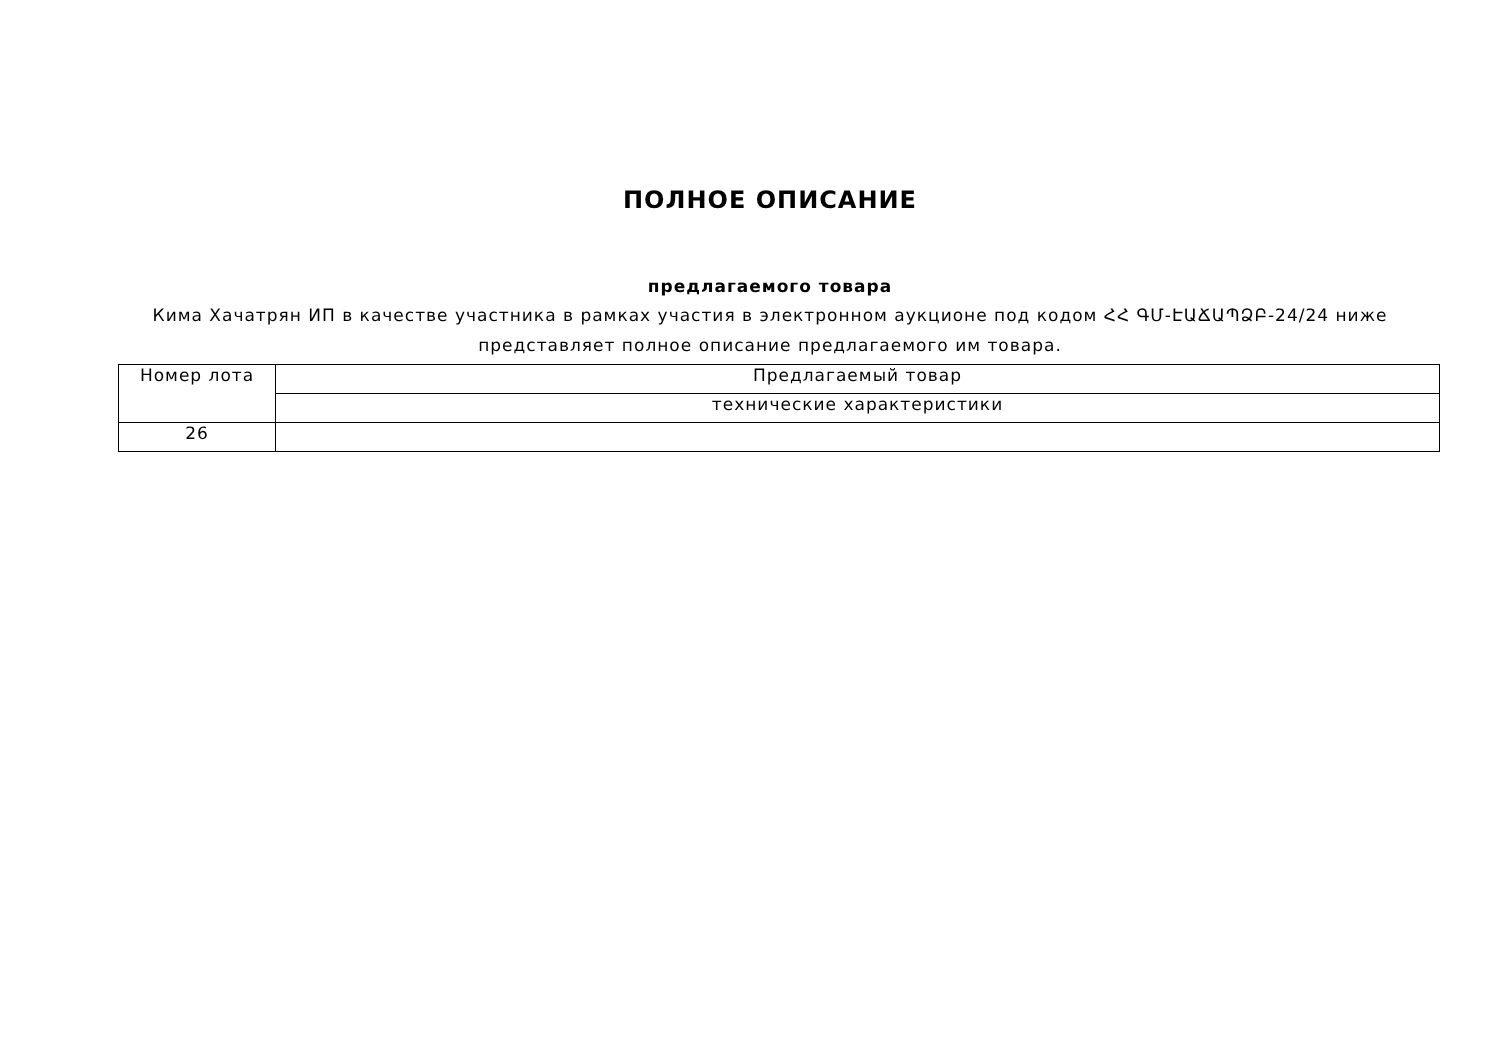ПОЛНОЕ ОПИСАНИЕ
предлагаемого товара
Кима Хачатрян ИП в качестве участника в рамках участия в электронном аукционе под кодом ՀՀ ԳՄ-ԷԱՃԱՊՁԲ-24/24 ниже представляет полное описание предлагаемого им товара.
| Номер лота | Предлагаемый товар |
| | технические характеристики |
| 26 | |